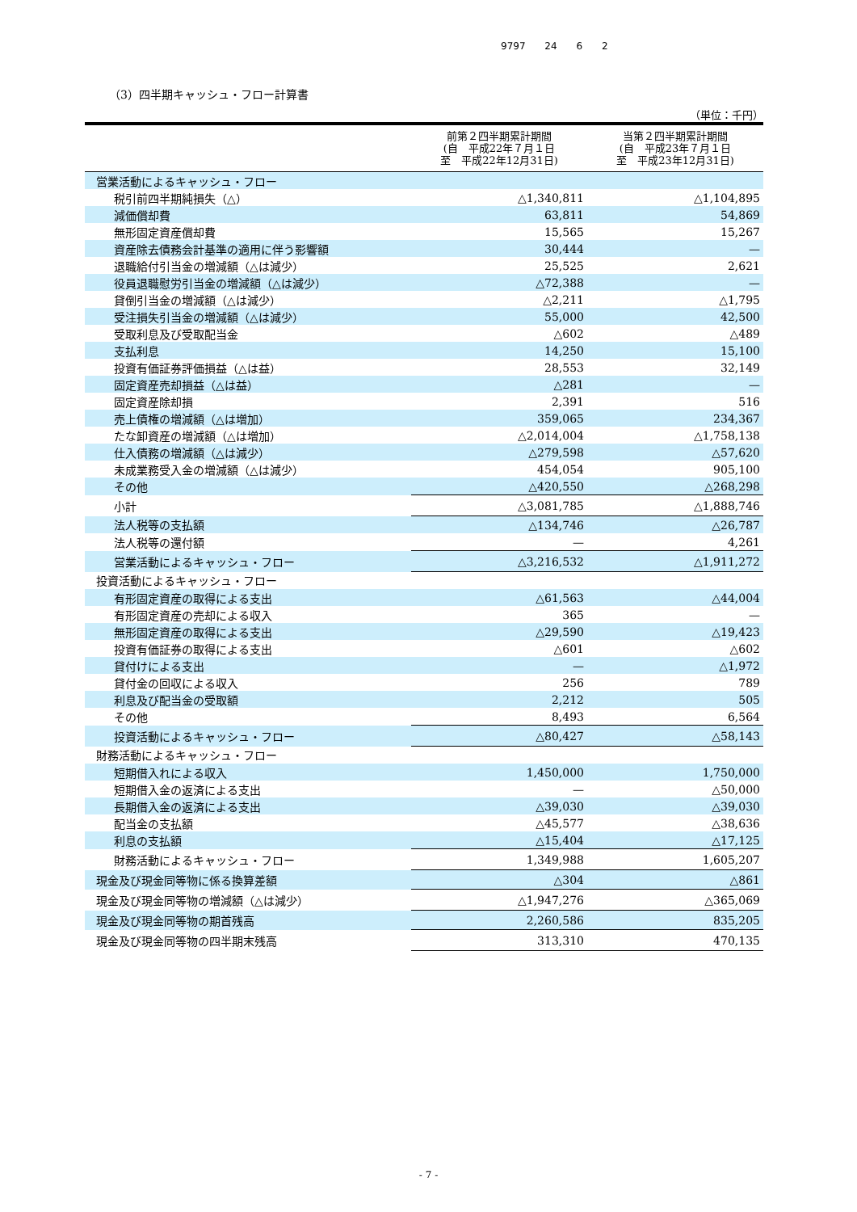9797 24 6 2
（3）四半期キャッシュ・フロー計算書
（単位：千円）
| | 前第２四半期累計期間 (自 平成22年７月１日 至 平成22年12月31日) | 当第２四半期累計期間 (自 平成23年７月１日 至 平成23年12月31日) |
| --- | --- | --- |
| 営業活動によるキャッシュ・フロー | | |
| 税引前四半期純損失（△） | △1,340,811 | △1,104,895 |
| 減価償却費 | 63,811 | 54,869 |
| 無形固定資産償却費 | 15,565 | 15,267 |
| 資産除去債務会計基準の適用に伴う影響額 | 30,444 | — |
| 退職給付引当金の増減額（△は減少） | 25,525 | 2,621 |
| 役員退職慰労引当金の増減額（△は減少） | △72,388 | — |
| 貸倒引当金の増減額（△は減少） | △2,211 | △1,795 |
| 受注損失引当金の増減額（△は減少） | 55,000 | 42,500 |
| 受取利息及び受取配当金 | △602 | △489 |
| 支払利息 | 14,250 | 15,100 |
| 投資有価証券評価損益（△は益） | 28,553 | 32,149 |
| 固定資産売却損益（△は益） | △281 | — |
| 固定資産除却損 | 2,391 | 516 |
| 売上債権の増減額（△は増加） | 359,065 | 234,367 |
| たな卸資産の増減額（△は増加） | △2,014,004 | △1,758,138 |
| 仕入債務の増減額（△は減少） | △279,598 | △57,620 |
| 未成業務受入金の増減額（△は減少） | 454,054 | 905,100 |
| その他 | △420,550 | △268,298 |
| 小計 | △3,081,785 | △1,888,746 |
| 法人税等の支払額 | △134,746 | △26,787 |
| 法人税等の還付額 | — | 4,261 |
| 営業活動によるキャッシュ・フロー | △3,216,532 | △1,911,272 |
| 投資活動によるキャッシュ・フロー | | |
| 有形固定資産の取得による支出 | △61,563 | △44,004 |
| 有形固定資産の売却による収入 | 365 | — |
| 無形固定資産の取得による支出 | △29,590 | △19,423 |
| 投資有価証券の取得による支出 | △601 | △602 |
| 貸付けによる支出 | — | △1,972 |
| 貸付金の回収による収入 | 256 | 789 |
| 利息及び配当金の受取額 | 2,212 | 505 |
| その他 | 8,493 | 6,564 |
| 投資活動によるキャッシュ・フロー | △80,427 | △58,143 |
| 財務活動によるキャッシュ・フロー | | |
| 短期借入れによる収入 | 1,450,000 | 1,750,000 |
| 短期借入金の返済による支出 | — | △50,000 |
| 長期借入金の返済による支出 | △39,030 | △39,030 |
| 配当金の支払額 | △45,577 | △38,636 |
| 利息の支払額 | △15,404 | △17,125 |
| 財務活動によるキャッシュ・フロー | 1,349,988 | 1,605,207 |
| 現金及び現金同等物に係る換算差額 | △304 | △861 |
| 現金及び現金同等物の増減額（△は減少） | △1,947,276 | △365,069 |
| 現金及び現金同等物の期首残高 | 2,260,586 | 835,205 |
| 現金及び現金同等物の四半期末残高 | 313,310 | 470,135 |
- 7 -